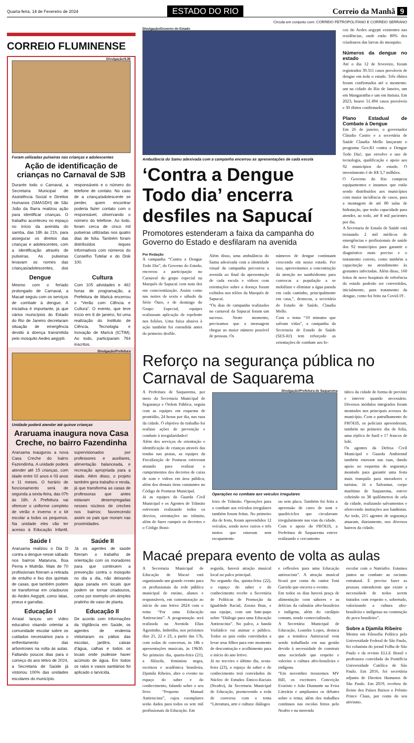Quarta-feira, 14 de Fevereiro de 2024 ESTADO DO RIO Correio da Manhã 9
Circula em conjunto com: CORREIO PETROPOLITANO E CORREIO SERRANO
CORREIO FLUMINENSE
Divulgação/SJB
Foram utilizadas pulseiras nas crianças e adolescentes
Ação de identificação de crianças no Carnaval de SJB
Durante todo o Carnaval, a Secretaria Municipal de Assistência Social e Direitos Humanos (SMASDH) de São João da Barra realizou ação para identificar crianças. O trabalho aconteceu no espaço no início da avenida do samba, das 18h às 21h, para assegurar os direitos das crianças e adolescentes, com a identificação através de pulseiras. As pulseiras levavam os nomes das crianças/adolescentes, dos responsáveis e o número do telefone de contato. No caso de a criança/adolescente se perder, quem encontrar poderia fazer contato com o responsável, observando o número do telefone. Ao todo, foram cerca de cinco mil pulseiras utilizadas nos quatro dias de folia. Também foram distribuídos leques informativos com números do Conselho Tutelar e do Disk 100.
Dengue
Mesmo com o feriado prolongado de Carnaval, a Macaé seguiu com os serviços de combate à dengue. A iniciativa é importante, já que vários municípios do Estado do Rio de Janeiro decretaram situação de emergência devido à doença transmitida pelo mosquito Aedes aegypti.
Cultura
Com 105 atividades e 492 horas de programação, a Prefeitura de Maricá encerrou o “Verão com Ciência e Cultura”. O evento, que teve início em 8 de janeiro, foi uma realização do Instituto de Ciência, Tecnologia e Inovação de Maricá (ICTIM). Ao todo, participaram 764 inscritos.
Divulgação/Prefeitura
Unidade poderá atender até quinze crianças
Araruama inaugura nova Casa Creche, no bairro Fazendinha
Araruama inaugurou a nova Casa Creche do bairro Fazendinha. A unidade poderá atender até 15 crianças, com idade entre 02 anos e 03 anos e 11 meses. O horário de funcionamento será de segunda a sexta-feira, das 07h às 18h. A Prefeitura vai oferecer o uniforme completo de verão e inverno e o kit escolar a todos os pequenos. Na unidade eles vão ter acesso à Educação Infantil, supervisionados por professores e auxiliares, alimentação balanceada, e recreação apropriada para a idade. Além disso, o projeto também gera trabalho e renda, já que transforma as casas de professoras que antes estavam desempregadas nesses núcleos de creches nos bairros; favorecendo assim os pais que moram nas proximidades.
Saúde I
Araruama realizou o Dia D contra a dengue nesse sábado nos bairros Mataruna, Boa Perna e Mutirão. Mais de 70 profissionais fizeram a retirada de entulho e lixo dos quintais de casas, que também podem se transformar em criadouros do Aedes Aegypti, como latas, pneus e garrafas.
Educação I
Arraial lançou um vídeo educativo visando orientar a comunidade escolar sobre os cuidados necessários para o enfrentamento das arboviroses na volta às aulas. Faltando poucos dias para o começo do ano letivo de 2024, a Secretaria de Saúde já vistoriou 100% das unidades escolares do município.
Saúde II
Já os agentes de saúde fizeram o trabalho de orientação com os moradores para que continuem a prevenção contra o mosquito no dia a dia, não deixando água parada em locais que podem se tornar criadouros, como por exemplo um simples pratinho de vaso de planta.
Educação II
De acordo com informações da Vigilância em Saúde, os agentes de endemia vistoriaram os pátios das escolas, jardins, caixas d’água, calhas e todos os locais onde pudesse haver acúmulo de água. Em todos os ralos e vasos sanitários foi aplicado o larvicida.
Divulgação/Governo do Estado
Ambulância do Samu adesivada com a campanha encerrou as apresentações de cada escola
‘Contra a Dengue Todo dia’ encerra desfiles na Sapucaí
Promotores estenderam a faixa da campanha do Governo do Estado e desfilaram na avenida
Por Redação
A campanha “Contra a Dengue Todo Dia”, do Governo do Estado, encerrou a participação no Carnaval do grupo especial na Marquês de Sapucaí com nota dez em conscientização. Assim como nas noites de sexta e sábado da Série Ouro, e de domingo do Grupo Especial, equipes realizaram aplicação de repelente nos foliões. Uma faixa alusiva à ação também foi estendida antes do primeiro desfile.
Além disso, uma ambulância do Samu adesivada com a identidade visual da campanha percorreu a avenida ao final da apresentação de cada escola e vídeos com orientações sobre a doença foram exibidos nos telões da Marquês de Sapucaí.
“Os dias de campanha realizados no carnaval da Sapucaí foram um sucesso. Neste momento, precisamos que a mensagem chegue ao maior número possível de pessoas. Os
números de dengue continuam crescendo em nosso estado. Por isso, aproveitamos a concentração da atenção no sambódromo para convocar a população a se mobilizar e eliminar a água parada em cada cantinho, principalmente em casa,”, destacou, a secretária de Estado de Saúde, Claudia Mello.
Com o tema “10 minutos que salvam vidas”, a campanha da Secretaria de Estado de Saúde (SES-RJ) tem reforçado as orientações de combate aos fo-
cos do Aedes aegypti existentes nas residências, onde estão 80% dos criadouros das larvas do mosquito.
Números da dengue no estado
Até o dia 12 de fevereiro, foram registrados 39.311 casos prováveis de dengue em todo o estado. Três óbitos foram confirmados até o momento: um na cidade do Rio de Janeiro, um em Mangaratiba e um em Itatiaia. Em 2023, houve 51.494 casos prováveis e 30 óbitos confirmados.
Plano Estadual de Combate à Dengue
Em 26 de janeiro, o governador Cláudio Castro e a secretária de Saúde Claudia Mello lançaram o programa Gov.RJ contra a Dengue Todo Dia!, que envolve o uso de tecnologia, qualificação e apoio aos 92 municípios do estado. O investimento é de R$ 3,7 milhões.
O Governo do Rio comprou equipamentos e insumos que estão sendo distribuídos aos municípios com maior incidência de casos, para a montagem de até 80 salas de hidratação, que terão capacidade para atender, ao todo, até 8 mil pacientes por dia.
A Secretaria de Estado de Saúde está treinando 2 mil médicos de emergências e profissionais de saúde dos 92 municípios para garantir o diagnóstico mais preciso e o tratamento correto, como também a capacitação no atendimento às gestantes infectadas. Além disso, 160 leitos de nove hospitais de referência do estado poderão ser convertidos, inicialmente, para tratamento da dengue, como foi feito na Covid-19 .
Reforço na segurança pública no Carnaval de Saquarema
A Prefeitura de Saquarema, por meio da Secretaria Municipal de Segurança e Ordem Pública, seguiu com as equipes em esquema de prontidão, 24 horas por dia, nas ruas da cidade. O objetivo do trabalho foi realizar ações de prevenção e combate à irregularidades!
Além dos serviços de orientação e identificação de crianças através das tendas nas praias, as equipes da Fiscalização de Posturas estiveram atuando para realizar o cumprimentos dos decretos de caixa de som e vidros em área pública, além dos demais itens constantes no Código de Posturas Municipal.
Já as equipes da Guarda Civil Municipal e os Agentes de Trânsito estiveram realizando todos os desvios, orientações no trânsito, além de fazer cumprir os decretos e o Código Brasi-
Divulgação/Prefeitura de Saquarema
Operações no combate aos veículos irregulares
leiro de Trânsito. Operações para o combate aos veículos irregulares também foram feitas. No primeiro dia de festa, foram apreendidos 12 veículos, sendo nove carros e três motos que estavam sem escapamento
ou sem placa. Também foi feita a apreensão de carro de som e quadriciclos que circulavam irregularmente nas vias da cidade.
Com o apoio do PROEIS, a Prefeitura de Saquarema esteve realizando o cercamento
tático da cidade de forma de previnir e intervir quando necessário. Diversos módulos integrados foram montados nos principais acessos do município. Com o patrulhamento do PROEIS, os policiais apreenderam, também no primeiro dia de folia, uma réplica de fuzil e 17 frascos de loló.
Os agentes da Defesa Civil Municipal e Guarda Ambiental também estavam nas ruas, dando apoio ao esquema de segurança montado para garantir uma festa mais tranquila para moradores e turistas. Já o Salvamar, corpo marítimo de Saquarema, esteve cobrindo os 38 quilômetros de orla da cidade, realizando salvamentos e oferecendo instruções aos banhistas. Ao todo, 215 agentes de segurança atuaram, diariamente, nos diversos bairros da cidade.
Macaé prepara evento de volta as aulas
A Secretaria Municipal de Educação de Macaé está organizando um grande evento para os profissionais da rede pública municipal de ensino, alunos e responsáveis, em comemoração ao início do ano letivo 2024 com o tema “Por uma Educação Antirracista”. A programação será realizada na Avenida Elias Agostinho, Imbetiba, nos próximos dias 21, 22 e 23, a partir das 17h, com rodas de conversas, às 18h e apresentações musicais, às 19h30. No primeiro dia, quarta-feira (21), a filósofa, feminista negra, escritora e acadêmica brasileira, Djamila Ribeiro, abre o evento no espaço do saber e do conhecimento, falando sobre o seu livro “Pequeno Manual Antirracista”, cujos exemplares serão dados para todos os sete mil profissionais da Educação. Em
seguida, haverá atração musical local no palco principal.
No segundo dia, quinta-feira (22), o espaço do saber e do conhecimento recebe a Secretária de Políticas de Promoção da Igualdade Racial, Zoraia Braz, e sua equipe, com um bate-papo sobre “Diálogo para uma Educação Antirracista”. No palco, a banda Violúdico vai animar o público. Todos os pais estão convidados a levar seus filhos para este momento de descontração e acolhimento para o início do ano letivo.
Já no terceiro e último dia, sexta-feira (23), o espaço do saber e do conhecimento terá convidados do Núcleo de Estudos Étnico-Raciais (Neafro), da Secretaria Municipal de Educação, promovendo a roda de conversa com o tema “Literatura, arte e cultura: diálogos
e reflexões para uma Educação antirracista”. A atração musical ficará por conta do cantor Toni Garrido que encerra o evento.
Em todos os dias haverá praça de alimentação com sabores e as delícias da culinária afro-brasileira e indígena, além do cardápio comum, sendo comercializado.
A Secretária Municipal de Educação, Leandra Lopes, destaca que a temática Antirracial vem sendo trabalhada em sua gestão devido à necessidade de construir uma sociedade que respeite e valorize a cultura afro-brasileira e indígena.
“Em novembro trouxemos MV Bill, os escritores Conceição Evaristo e João Diamante na Feira Literária e ampliamos os debates sobre o tema; além dos trabalhos contínuos nas escolas feitos pelo Neafro e na merenda
escolar com o Nutriafro. Estamos juntos no combate ao racismo estrutural. É preciso fazer as pessoas entenderem que existe a necessidade de todos serem tratados com respeito e, sobretudo, valorizando a cultura afro-brasileira e indígenas na construção do povo brasileiro”.
Sobre a Djamila Ribeiro
Mestra em Filosofia Política pela Universidade Federal de São Paulo, foi colunista do jornal Folha de São Paulo e da revista ELLE Brasil e professora convidada da Pontifícia Universidade Católica de São Paulo. Em 2016, foi secretária adjunta de Direitos Humanos de São Paulo. Em 2019, recebeu do Reino dos Países Baixos o Prêmio Prince Claus, por conta do seu ativismo.